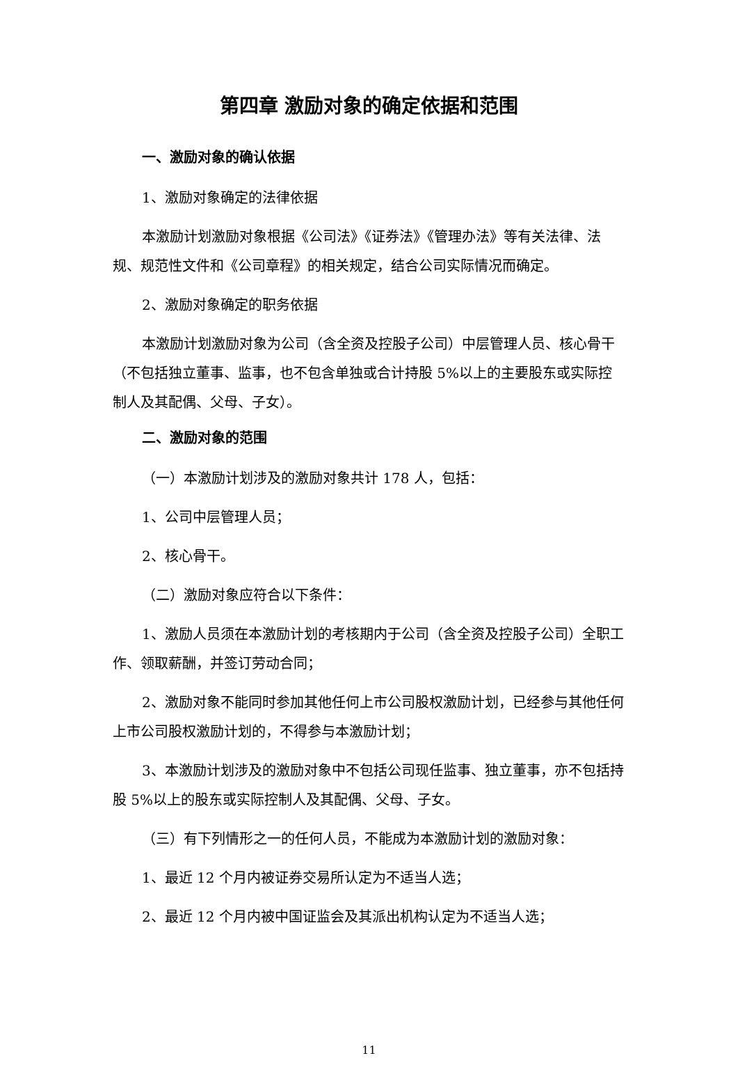第四章 激励对象的确定依据和范围
一、激励对象的确认依据
1、激励对象确定的法律依据
本激励计划激励对象根据《公司法》《证券法》《管理办法》等有关法律、法规、规范性文件和《公司章程》的相关规定，结合公司实际情况而确定。
2、激励对象确定的职务依据
本激励计划激励对象为公司（含全资及控股子公司）中层管理人员、核心骨干（不包括独立董事、监事，也不包含单独或合计持股 5%以上的主要股东或实际控制人及其配偶、父母、子女）。
二、激励对象的范围
（一）本激励计划涉及的激励对象共计 178 人，包括：
1、公司中层管理人员；
2、核心骨干。
（二）激励对象应符合以下条件：
1、激励人员须在本激励计划的考核期内于公司（含全资及控股子公司）全职工作、领取薪酬，并签订劳动合同；
2、激励对象不能同时参加其他任何上市公司股权激励计划，已经参与其他任何上市公司股权激励计划的，不得参与本激励计划；
3、本激励计划涉及的激励对象中不包括公司现任监事、独立董事，亦不包括持股 5%以上的股东或实际控制人及其配偶、父母、子女。
（三）有下列情形之一的任何人员，不能成为本激励计划的激励对象：
1、最近 12 个月内被证券交易所认定为不适当人选；
2、最近 12 个月内被中国证监会及其派出机构认定为不适当人选；
11